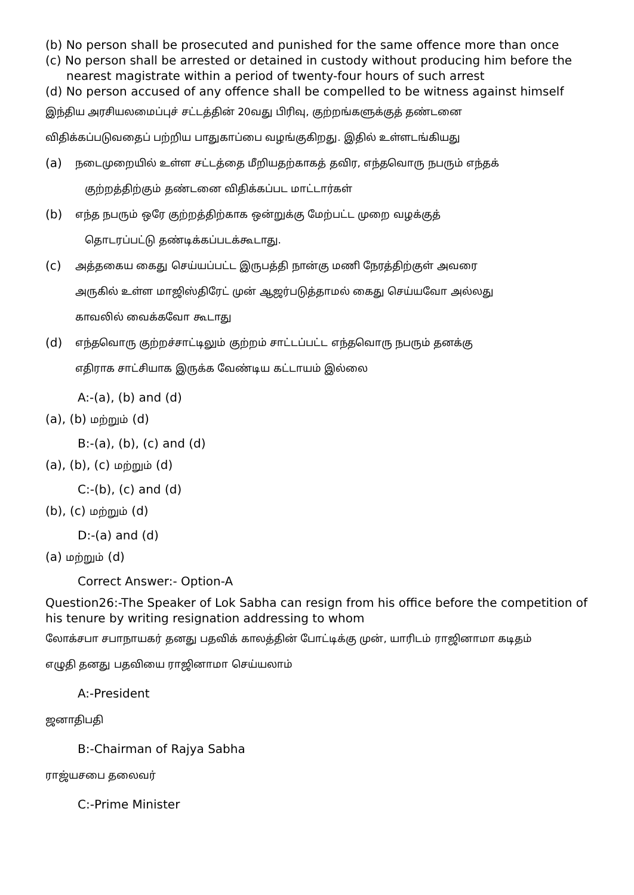(b) No person shall be prosecuted and punished for the same offence more than once
(c) No person shall be arrested or detained in custody without producing him before the
nearest magistrate within a period of twenty-four hours of such arrest
(d) No person accused of any offence shall be compelled to be witness against himself
இந்திய அரசியலமைப்புச் சட்டத்தின் 20வது பிரிவு, குற்றங்களுக்குத் தண்டனை
விதிக்கப்படுவதைப் பற்றிய பாதுகாப்பை வழங்குகிறது. இதில் உள்ளடங்கியது
(a) நடைமுறையில் உள்ள சட்டத்தை மீறியதற்காகத் தவிர, எந்தவொரு நபரும் எந்தக்
குற்றத்திற்கும் தண்டனை விதிக்கப்பட மாட்டார்கள்
(b) எந்த நபரும் ஒரே குற்றத்திற்காக ஒன்றுக்கு மேற்பட்ட முறை வழக்குத்
தொடரப்பட்டு தண்டிக்கப்படக்கூடாது.
(c) அத்தகைய கைது செய்யப்பட்ட இருபத்தி நான்கு மணி நேரத்திற்குள் அவரை
அருகில் உள்ள மாஜிஸ்திரேட் முன் ஆஜர்படுத்தாமல் கைது செய்யவோ அல்லது
காவலில் வைக்கவோ கூடாது
(d) எந்தவொரு குற்றச்சாட்டிலும் குற்றம் சாட்டப்பட்ட எந்தவொரு நபரும் தனக்கு
எதிராக சாட்சியாக இருக்க வேண்டிய கட்டாயம் இல்லை
A:-(a), (b) and (d)
(a), (b) மற்றும் (d)
B:-(a), (b), (c) and (d)
(a), (b), (c) மற்றும் (d)
C:-(b), (c) and (d)
(b), (c) மற்றும் (d)
D:-(a) and (d)
(a) மற்றும் (d)
Correct Answer:- Option-A
Question26:-The Speaker of Lok Sabha can resign from his office before the competition of his tenure by writing resignation addressing to whom
லோக்சபா சபாநாயகர் தனது பதவிக் காலத்தின் போட்டிக்கு முன், யாரிடம் ராஜினாமா கடிதம்
எழுதி தனது பதவியை ராஜினாமா செய்யலாம்
A:-President
ஜனாதிபதி
B:-Chairman of Rajya Sabha
ராஜ்யசபை தலைவர்
C:-Prime Minister